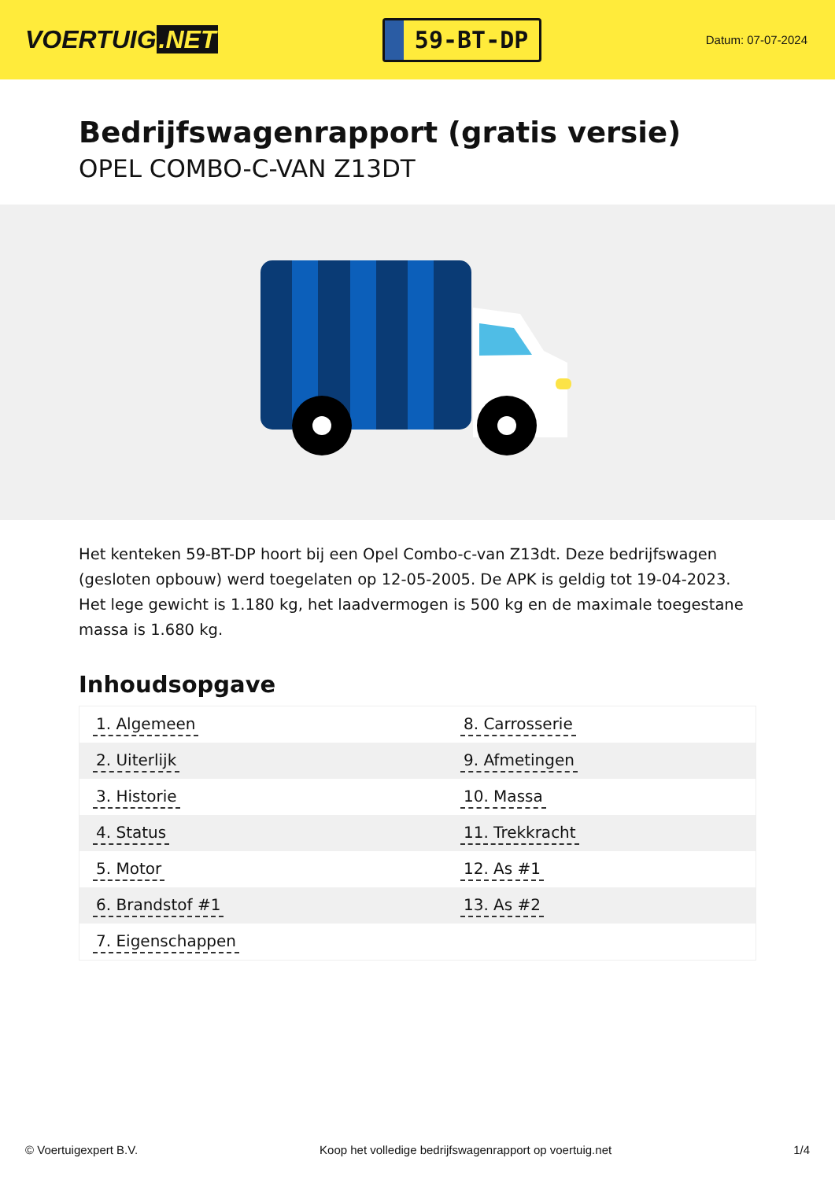VOERTUIG.NET
59-BT-DP
Datum: 07-07-2024
Bedrijfswagenrapport (gratis versie)
OPEL COMBO-C-VAN Z13DT
Het kenteken 59-BT-DP hoort bij een Opel Combo-c-van Z13dt. Deze bedrijfswagen (gesloten opbouw) werd toegelaten op 12-05-2005. De APK is geldig tot 19-04-2023. Het lege gewicht is 1.180 kg, het laadvermogen is 500 kg en de maximale toegestane massa is 1.680 kg.
Inhoudsopgave
| 1. Algemeen | 8. Carrosserie |
| 2. Uiterlijk | 9. Afmetingen |
| 3. Historie | 10. Massa |
| 4. Status | 11. Trekkracht |
| 5. Motor | 12. As #1 |
| 6. Brandstof #1 | 13. As #2 |
| 7. Eigenschappen | |
© Voertuigexpert B.V. Koop het volledige bedrijfswagenrapport op voertuig.net 1/4